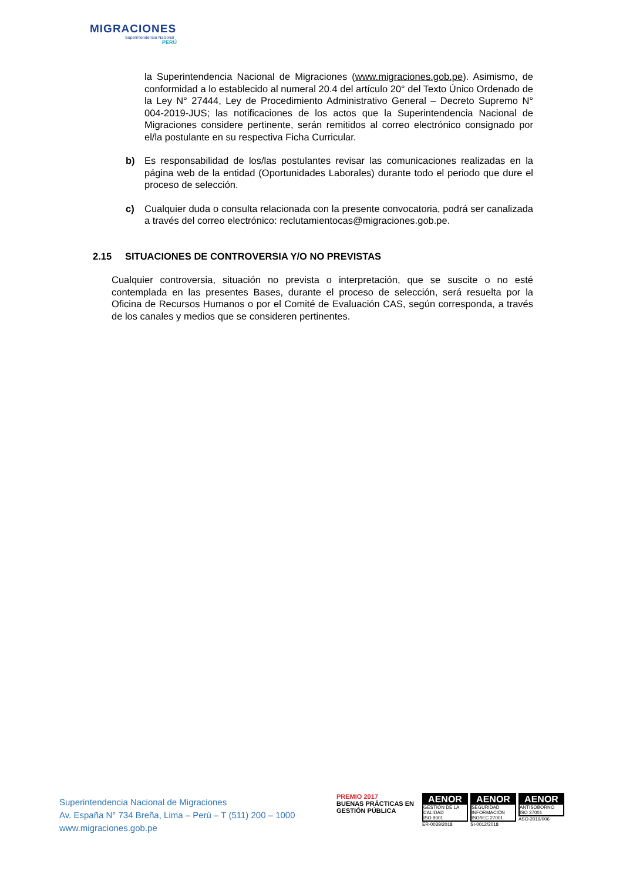MIGRACIONES
Superintendencia Nacional
PERÚ
la Superintendencia Nacional de Migraciones (www.migraciones.gob.pe). Asimismo, de conformidad a lo establecido al numeral 20.4 del artículo 20° del Texto Único Ordenado de la Ley N° 27444, Ley de Procedimiento Administrativo General – Decreto Supremo N° 004-2019-JUS; las notificaciones de los actos que la Superintendencia Nacional de Migraciones considere pertinente, serán remitidos al correo electrónico consignado por el/la postulante en su respectiva Ficha Curricular.
b) Es responsabilidad de los/las postulantes revisar las comunicaciones realizadas en la página web de la entidad (Oportunidades Laborales) durante todo el periodo que dure el proceso de selección.
c) Cualquier duda o consulta relacionada con la presente convocatoria, podrá ser canalizada a través del correo electrónico: reclutamientocas@migraciones.gob.pe.
2.15 SITUACIONES DE CONTROVERSIA Y/O NO PREVISTAS
Cualquier controversia, situación no prevista o interpretación, que se suscite o no esté contemplada en las presentes Bases, durante el proceso de selección, será resuelta por la Oficina de Recursos Humanos o por el Comité de Evaluación CAS, según corresponda, a través de los canales y medios que se consideren pertinentes.
Superintendencia Nacional de Migraciones
Av. España N° 734 Breña, Lima – Perú – T (511) 200 – 1000
www.migraciones.gob.pe
PREMIO 2017
BUENAS PRÁCTICAS EN GESTIÓN PÚBLICA
AENOR
GESTIÓN DE LA CALIDAD
ISO 9001
ER-0039/2018
AENOR
SEGURIDAD INFORMACIÓN
ISO/IEC 27001
SI-0012/2018
AENOR
ANTISOBORNO
ISO 37001
ASO-2019/006